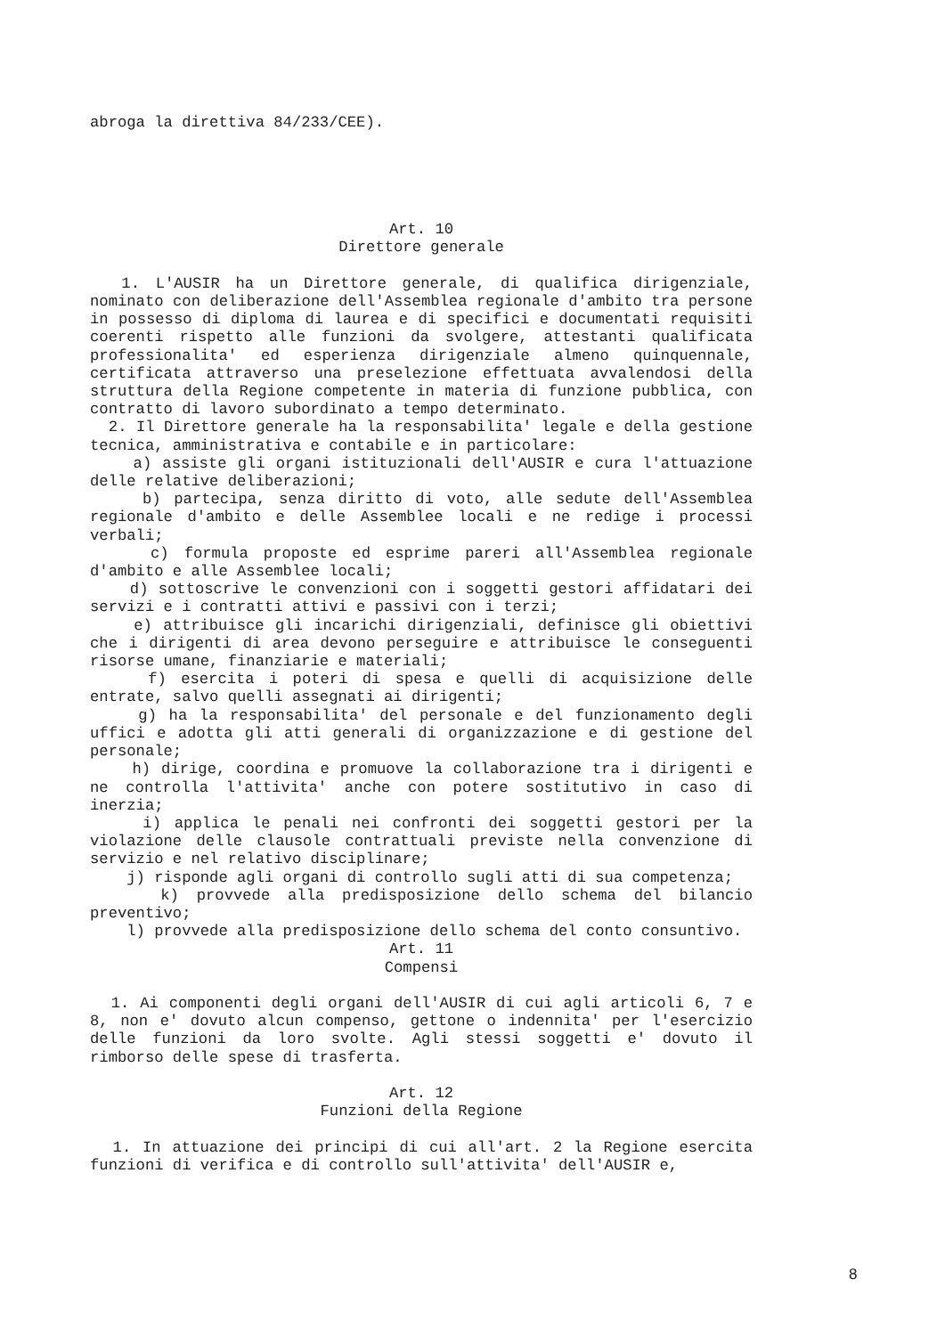abroga la direttiva 84/233/CEE).
Art. 10
Direttore generale
1. L'AUSIR ha un Direttore generale, di qualifica dirigenziale, nominato con deliberazione dell'Assemblea regionale d'ambito tra persone in possesso di diploma di laurea e di specifici e documentati requisiti coerenti rispetto alle funzioni da svolgere, attestanti qualificata professionalita' ed esperienza dirigenziale almeno quinquennale, certificata attraverso una preselezione effettuata avvalendosi della struttura della Regione competente in materia di funzione pubblica, con contratto di lavoro subordinato a tempo determinato.
2. Il Direttore generale ha la responsabilita' legale e della gestione tecnica, amministrativa e contabile e in particolare:
a) assiste gli organi istituzionali dell'AUSIR e cura l'attuazione delle relative deliberazioni;
b) partecipa, senza diritto di voto, alle sedute dell'Assemblea regionale d'ambito e delle Assemblee locali e ne redige i processi verbali;
c) formula proposte ed esprime pareri all'Assemblea regionale d'ambito e alle Assemblee locali;
d) sottoscrive le convenzioni con i soggetti gestori affidatari dei servizi e i contratti attivi e passivi con i terzi;
e) attribuisce gli incarichi dirigenziali, definisce gli obiettivi che i dirigenti di area devono perseguire e attribuisce le conseguenti risorse umane, finanziarie e materiali;
f) esercita i poteri di spesa e quelli di acquisizione delle entrate, salvo quelli assegnati ai dirigenti;
g) ha la responsabilita' del personale e del funzionamento degli uffici e adotta gli atti generali di organizzazione e di gestione del personale;
h) dirige, coordina e promuove la collaborazione tra i dirigenti e ne controlla l'attivita' anche con potere sostitutivo in caso di inerzia;
i) applica le penali nei confronti dei soggetti gestori per la violazione delle clausole contrattuali previste nella convenzione di servizio e nel relativo disciplinare;
j) risponde agli organi di controllo sugli atti di sua competenza;
k) provvede alla predisposizione dello schema del bilancio preventivo;
l) provvede alla predisposizione dello schema del conto consuntivo.
Art. 11
Compensi
1. Ai componenti degli organi dell'AUSIR di cui agli articoli 6, 7 e 8, non e' dovuto alcun compenso, gettone o indennita' per l'esercizio delle funzioni da loro svolte. Agli stessi soggetti e' dovuto il rimborso delle spese di trasferta.
Art. 12
Funzioni della Regione
1. In attuazione dei principi di cui all'art. 2 la Regione esercita funzioni di verifica e di controllo sull'attivita' dell'AUSIR e,
8